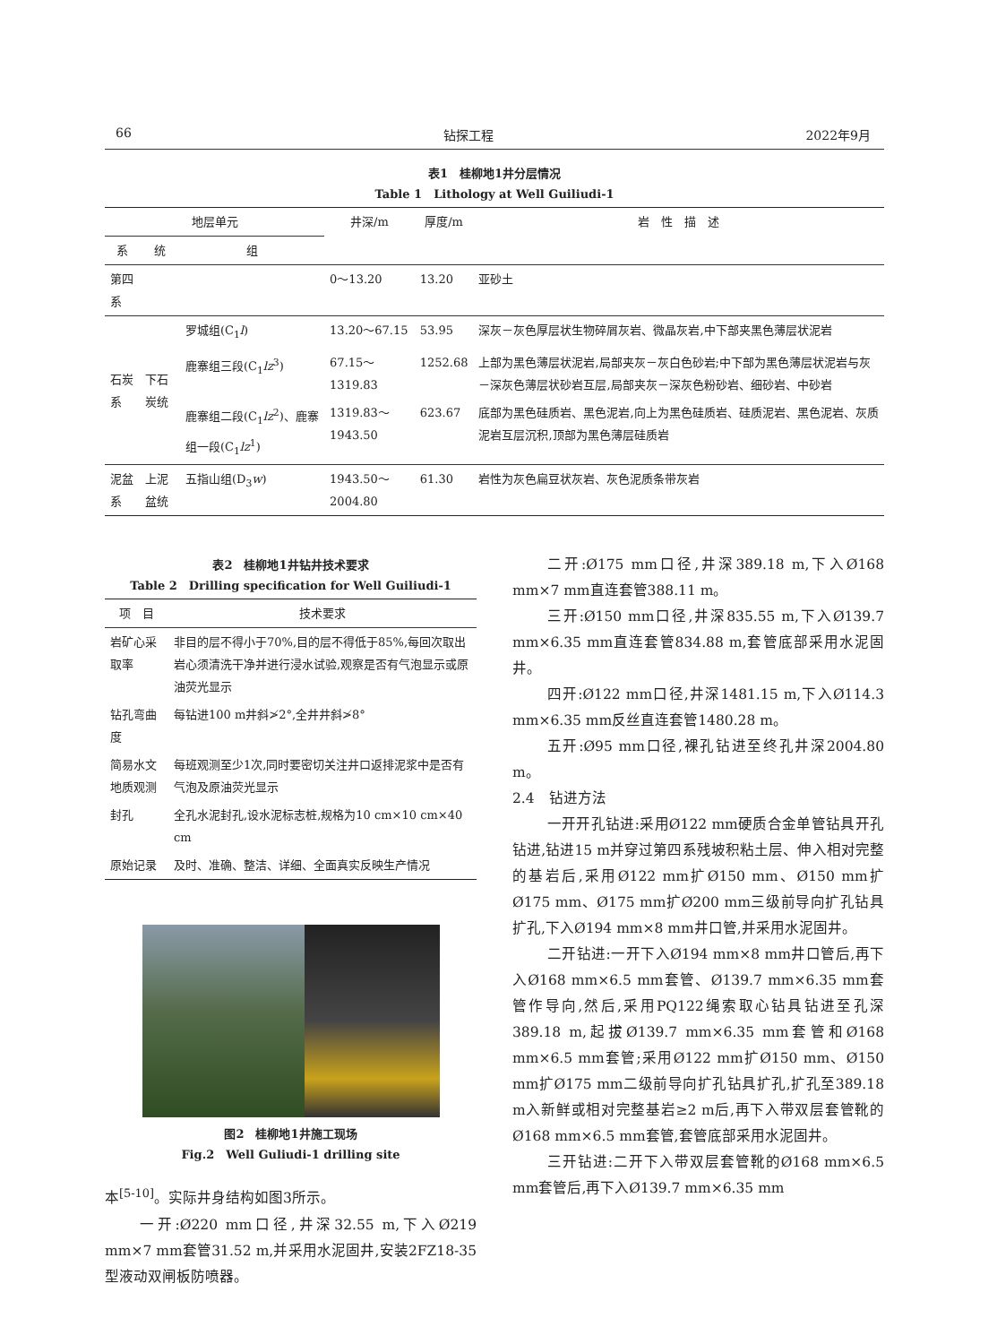66 钻探工程 2022年9月
表1　桂柳地1井分层情况
Table 1　Lithology at Well Guiliudi-1
| 地层单元 | | | 井深/m | 厚度/m | 岩 性 描 述 |
| --- | --- | --- | --- | --- | --- |
| 系 | 统 | 组 | | | |
| 第四系 | | | 0～13.20 | 13.20 | 亚砂土 |
| 石炭系 | 下石炭统 | 罗城组(C<sub>1</sub> l ) | 13.20～67.15 | 53.95 | 深灰－灰色厚层状生物碎屑灰岩、微晶灰岩,中下部夹黑色薄层状泥岩 |
| | | 鹿寨组三段(C<sub>1</sub> lz<sup>3</sup>) | 67.15～1319.83 | 1252.68 | 上部为黑色薄层状泥岩,局部夹灰－灰白色砂岩;中下部为黑色薄层状泥岩与灰－深灰色薄层状砂岩互层,局部夹灰－深灰色粉砂岩、细砂岩、中砂岩 |
| | | 鹿寨组二段(C<sub>1</sub> lz<sup>2</sup>)、鹿寨组一段(C<sub>1</sub> lz<sup>1</sup>) | 1319.83～1943.50 | 623.67 | 底部为黑色硅质岩、黑色泥岩,向上为黑色硅质岩、硅质泥岩、黑色泥岩、灰质泥岩互层沉积,顶部为黑色薄层硅质岩 |
| 泥盆系 | 上泥盆统 | 五指山组(D<sub>3</sub> w ) | 1943.50～2004.80 | 61.30 | 岩性为灰色扁豆状灰岩、灰色泥质条带灰岩 |
表2　桂柳地1井钻井技术要求
Table 2　Drilling specification for Well Guiliudi-1
| 项 目 | 技术要求 |
| --- | --- |
| 岩矿心采取率 | 非目的层不得小于70%,目的层不得低于85%,每回次取出岩心须清洗干净并进行浸水试验,观察是否有气泡显示或原油荧光显示 |
| 钻孔弯曲度 | 每钻进100 m井斜≯2°,全井井斜≯8° |
| 简易水文地质观测 | 每班观测至少1次,同时要密切关注井口返排泥浆中是否有气泡及原油荧光显示 |
| 封孔 | 全孔水泥封孔,设水泥标志桩,规格为10 cm×10 cm×40 cm |
| 原始记录 | 及时、准确、整洁、详细、全面真实反映生产情况 |
图2　桂柳地1井施工现场
Fig.2　Well Guliudi-1 drilling site
本<sup>[5-10]</sup>。实际井身结构如图3所示。
一开:Ø220 mm口径,井深32.55 m,下入Ø219 mm×7 mm套管31.52 m,并采用水泥固井,安装2FZ18-35型液动双闸板防喷器。
二开:Ø175 mm口径,井深389.18 m,下入Ø168 mm×7 mm直连套管388.11 m。
三开:Ø150 mm口径,井深835.55 m,下入Ø139.7 mm×6.35 mm直连套管834.88 m,套管底部采用水泥固井。
四开:Ø122 mm口径,井深1481.15 m,下入Ø114.3 mm×6.35 mm反丝直连套管1480.28 m。
五开:Ø95 mm口径,裸孔钻进至终孔井深2004.80 m。
2.4　钻进方法
一开开孔钻进:采用Ø122 mm硬质合金单管钻具开孔钻进,钻进15 m并穿过第四系残坡积粘土层、伸入相对完整的基岩后,采用Ø122 mm扩Ø150 mm、Ø150 mm扩Ø175 mm、Ø175 mm扩Ø200 mm三级前导向扩孔钻具扩孔,下入Ø194 mm×8 mm井口管,并采用水泥固井。
二开钻进:一开下入Ø194 mm×8 mm井口管后,再下入Ø168 mm×6.5 mm套管、Ø139.7 mm×6.35 mm套管作导向,然后,采用PQ122绳索取心钻具钻进至孔深389.18 m,起拔Ø139.7 mm×6.35 mm套管和Ø168 mm×6.5 mm套管;采用Ø122 mm扩Ø150 mm、Ø150 mm扩Ø175 mm二级前导向扩孔钻具扩孔,扩孔至389.18 m入新鲜或相对完整基岩≥2 m后,再下入带双层套管靴的Ø168 mm×6.5 mm套管,套管底部采用水泥固井。
三开钻进:二开下入带双层套管靴的Ø168 mm×6.5 mm套管后,再下入Ø139.7 mm×6.35 mm